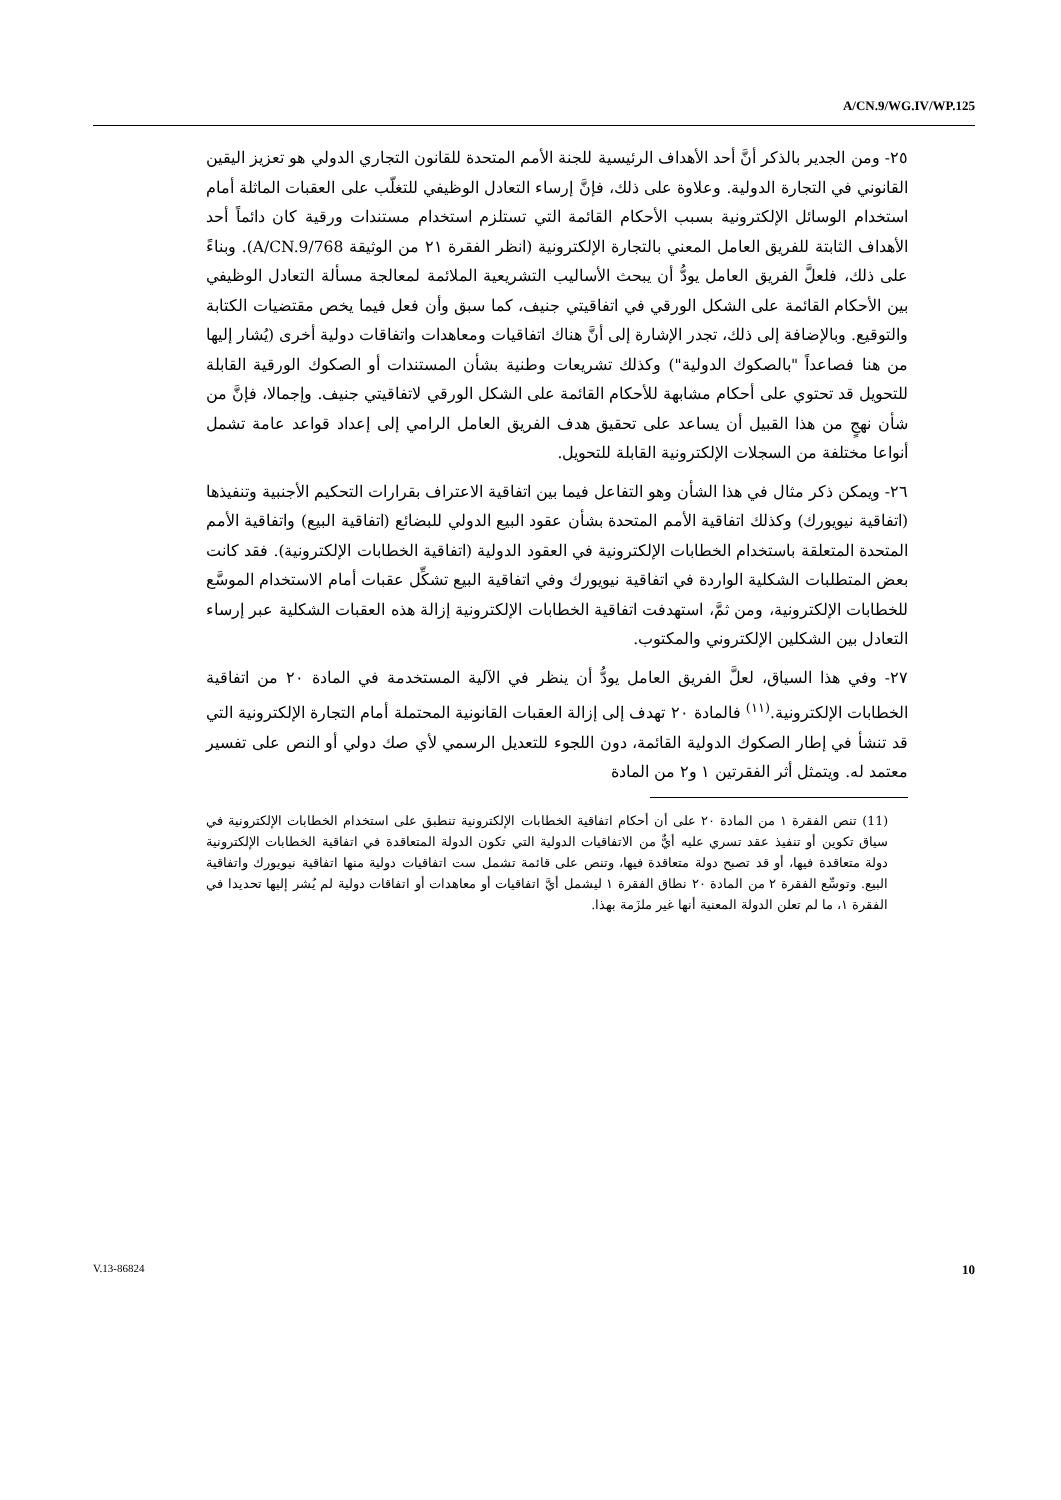A/CN.9/WG.IV/WP.125
٢٥- ومن الجدير بالذكر أنَّ أحد الأهداف الرئيسية للجنة الأمم المتحدة للقانون التجاري الدولي هو تعزيز اليقين القانوني في التجارة الدولية. وعلاوة على ذلك، فإنَّ إرساء التعادل الوظيفي للتغلّب على العقبات الماثلة أمام استخدام الوسائل الإلكترونية بسبب الأحكام القائمة التي تستلزم استخدام مستندات ورقية كان دائماً أحد الأهداف الثابتة للفريق العامل المعني بالتجارة الإلكترونية (انظر الفقرة ٢١ من الوثيقة A/CN.9/768). وبناءً على ذلك، فلعلَّ الفريق العامل يودُّ أن يبحث الأساليب التشريعية الملائمة لمعالجة مسألة التعادل الوظيفي بين الأحكام القائمة على الشكل الورقي في اتفاقيتي جنيف، كما سبق وأن فعل فيما يخص مقتضيات الكتابة والتوقيع. وبالإضافة إلى ذلك، تجدر الإشارة إلى أنَّ هناك اتفاقيات ومعاهدات واتفاقات دولية أخرى (يُشار إليها من هنا فصاعداً "بالصكوك الدولية") وكذلك تشريعات وطنية بشأن المستندات أو الصكوك الورقية القابلة للتحويل قد تحتوي على أحكام مشابهة للأحكام القائمة على الشكل الورقي لاتفاقيتي جنيف. وإجمالا، فإنَّ من شأن نهجٍ من هذا القبيل أن يساعد على تحقيق هدف الفريق العامل الرامي إلى إعداد قواعد عامة تشمل أنواعا مختلفة من السجلات الإلكترونية القابلة للتحويل.
٢٦- ويمكن ذكر مثال في هذا الشأن وهو التفاعل فيما بين اتفاقية الاعتراف بقرارات التحكيم الأجنبية وتنفيذها (اتفاقية نيويورك) وكذلك اتفاقية الأمم المتحدة بشأن عقود البيع الدولي للبضائع (اتفاقية البيع) واتفاقية الأمم المتحدة المتعلقة باستخدام الخطابات الإلكترونية في العقود الدولية (اتفاقية الخطابات الإلكترونية). فقد كانت بعض المتطلبات الشكلية الواردة في اتفاقية نيويورك وفي اتفاقية البيع تشكِّل عقبات أمام الاستخدام الموسَّع للخطابات الإلكترونية، ومن ثمَّ، استهدفت اتفاقية الخطابات الإلكترونية إزالة هذه العقبات الشكلية عبر إرساء التعادل بين الشكلين الإلكتروني والمكتوب.
٢٧- وفي هذا السياق، لعلَّ الفريق العامل يودُّ أن ينظر في الآلية المستخدمة في المادة ٢٠ من اتفاقية الخطابات الإلكترونية.<sup>(١١)</sup> فالمادة ٢٠ تهدف إلى إزالة العقبات القانونية المحتملة أمام التجارة الإلكترونية التي قد تنشأ في إطار الصكوك الدولية القائمة، دون اللجوء للتعديل الرسمي لأي صك دولي أو النص على تفسير معتمد له. ويتمثل أثر الفقرتين ١ و٢ من المادة
(11) تنص الفقرة ١ من المادة ٢٠ على أن أحكام اتفاقية الخطابات الإلكترونية تنطبق على استخدام الخطابات الإلكترونية في سياق تكوين أو تنفيذ عقد تسري عليه أيٌّ من الاتفاقيات الدولية التي تكون الدولة المتعاقدة في اتفاقية الخطابات الإلكترونية دولة متعاقدة فيها، أو قد تصبح دولة متعاقدة فيها، وتنص على قائمة تشمل ست اتفاقيات دولية منها اتفاقية نيويورك واتفاقية البيع. وتوسِّع الفقرة ٢ من المادة ٢٠ نطاق الفقرة ١ ليشمل أيَّ اتفاقيات أو معاهدات أو اتفاقات دولية لم يُشر إليها تحديدا في الفقرة ١، ما لم تعلن الدولة المعنية أنها غير ملزَمة بهذا.
V.13-86824 10